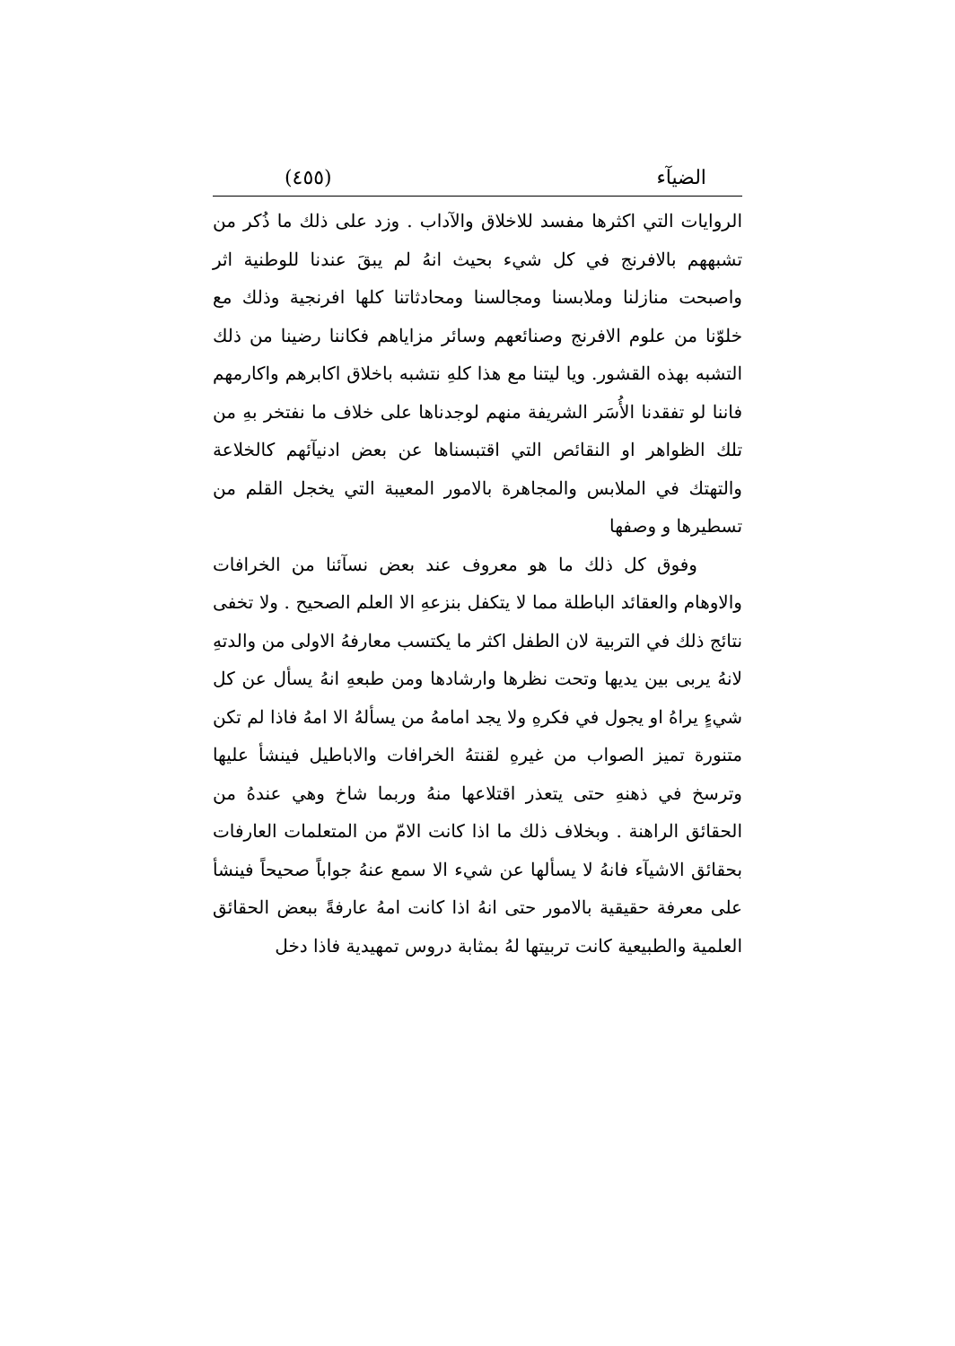الضيآء (٤٥٥)
الروايات التي اكثرها مفسد للاخلاق والآداب . وزد على ذلك ما ذُكر من تشبههم بالافرنج في كل شيء بحيث انهُ لم يبقَ عندنا للوطنية اثر واصبحت منازلنا وملابسنا ومجالسنا ومحادثاتنا كلها افرنجية وذلك مع خلوّنا من علوم الافرنج وصنائعهم وسائر مزاياهم فكاننا رضينا من ذلك التشبه بهذه القشور. ويا ليتنا مع هذا كلهِ نتشبه باخلاق اكابرهم واكارمهم فاننا لو تفقدنا الأُسَر الشريفة منهم لوجدناها على خلاف ما نفتخر بهِ من تلك الظواهر او النقائص التي اقتبسناها عن بعض ادنيآئهم كالخلاعة والتهتك في الملابس والمجاهرة بالامور المعيبة التي يخجل القلم من تسطيرها و وصفها
وفوق كل ذلك ما هو معروف عند بعض نسآئنا من الخرافات والاوهام والعقائد الباطلة مما لا يتكفل بنزعهِ الا العلم الصحيح . ولا تخفى نتائج ذلك في التربية لان الطفل اكثر ما يكتسب معارفهُ الاولى من والدتهِ لانهُ يربى بين يديها وتحت نظرها وارشادها ومن طبعهِ انهُ يسأل عن كل شيءٍ يراهُ او يجول في فكرهِ ولا يجد امامهُ من يسألهُ الا امهُ فاذا لم تكن متنورة تميز الصواب من غيرهِ لقنتهُ الخرافات والاباطيل فينشأ عليها وترسخ في ذهنهِ حتى يتعذر اقتلاعها منهُ وربما شاخ وهي عندهُ من الحقائق الراهنة . وبخلاف ذلك ما اذا كانت الامّ من المتعلمات العارفات بحقائق الاشيآء فانهُ لا يسألها عن شيء الا سمع عنهُ جواباً صحيحاً فينشأ على معرفة حقيقية بالامور حتى انهُ اذا كانت امهُ عارفةً ببعض الحقائق العلمية والطبيعية كانت تربيتها لهُ بمثابة دروس تمهيدية فاذا دخل